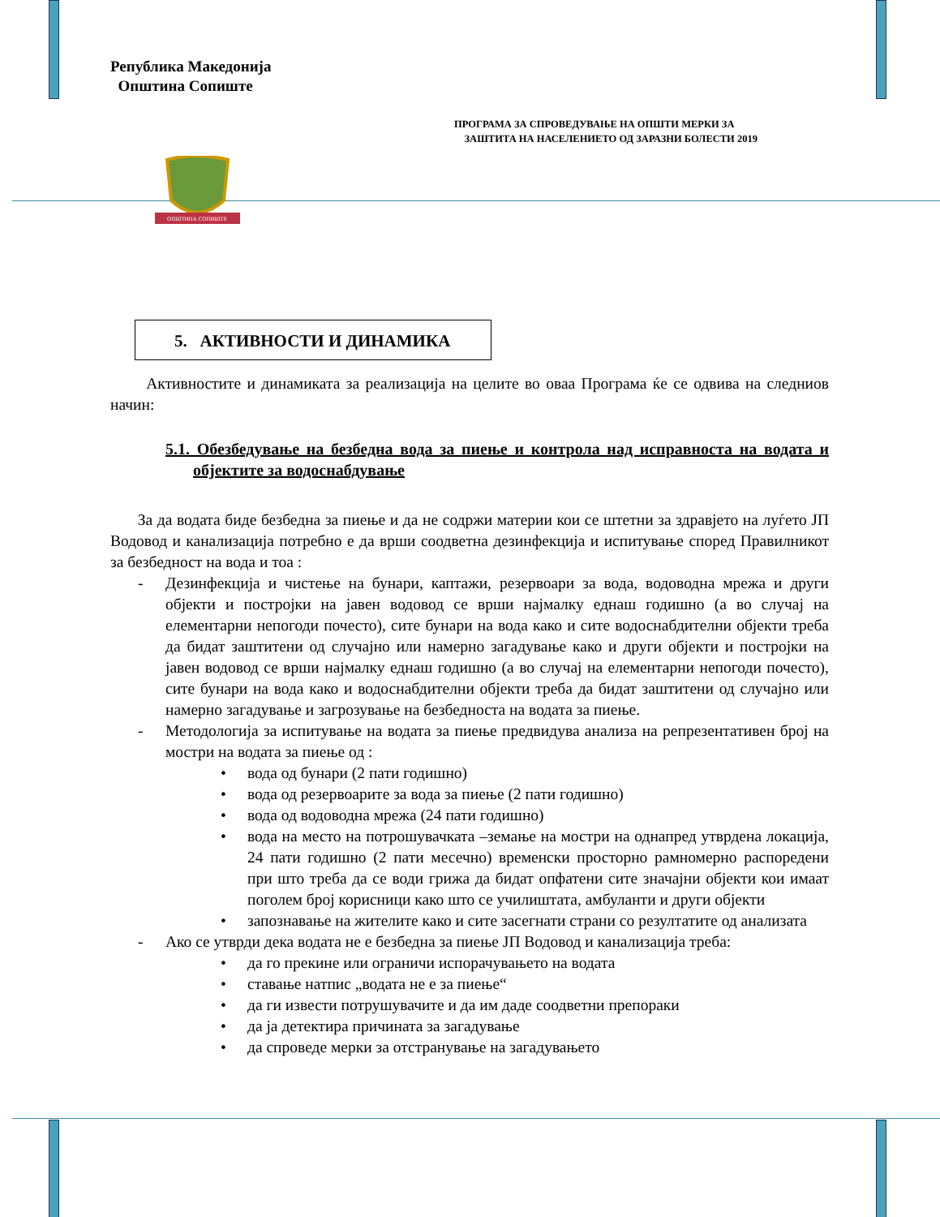Република Македонија
Општина Сопиште
ПРОГРАМА ЗА СПРОВЕДУВАЊЕ НА ОПШТИ МЕРКИ ЗА
ЗАШТИТА НА НАСЕЛЕНИЕТО ОД ЗАРАЗНИ БОЛЕСТИ 2019
ОПШТИНА СОПИШТЕ
5. АКТИВНОСТИ И ДИНАМИКА
Активностите и динамиката за реализација на целите во оваа Програма ќе се одвива на следниов начин:
5.1. Обезбедување на безбедна вода за пиење и контрола над исправноста на водата и објектите за водоснабдување
За да водата биде безбедна за пиење и да не содржи материи кои се штетни за здравјето на луѓето ЈП Водовод и канализација потребно е да врши соодветна дезинфекција и испитување според Правилникот за безбедност на вода и тоа :
- Дезинфекција и чистење на бунари, каптажи, резервоари за вода, водоводна мрежа и други објекти и постројки на јавен водовод се врши најмалку еднаш годишно (а во случај на елементарни непогоди почесто), сите бунари на вода како и сите водоснабдителни објекти треба да бидат заштитени од случајно или намерно загадување како и други објекти и постројки на јавен водовод се врши најмалку еднаш годишно (а во случај на елементарни непогоди почесто), сите бунари на вода како и водоснабдителни објекти треба да бидат заштитени од случајно или намерно загадување и загрозување на безбедноста на водата за пиење.
- Методологија за испитување на водата за пиење предвидува анализа на репрезентативен број на мостри на водата за пиење од :
• вода од бунари (2 пати годишно)
• вода од резервоарите за вода за пиење (2 пати годишно)
• вода од водоводна мрежа (24 пати годишно)
• вода на место на потрошувачката –земање на мостри на однапред утврдена локација, 24 пати годишно (2 пати месечно) временски просторно рамномерно распоредени при што треба да се води грижа да бидат опфатени сите значајни објекти кои имаат поголем број корисници како што се училиштата, амбуланти и други објекти
• запознавање на жителите како и сите засегнати страни со резултатите од анализата
- Ако се утврди дека водата не е безбедна за пиење ЈП Водовод и канализација треба:
• да го прекине или ограничи испорачувањето на водата
• ставање натпис „водата не е за пиење“
• да ги извести потрушувачите и да им даде соодветни препораки
• да ја детектира причината за загадување
• да спроведе мерки за отстранување на загадувањето